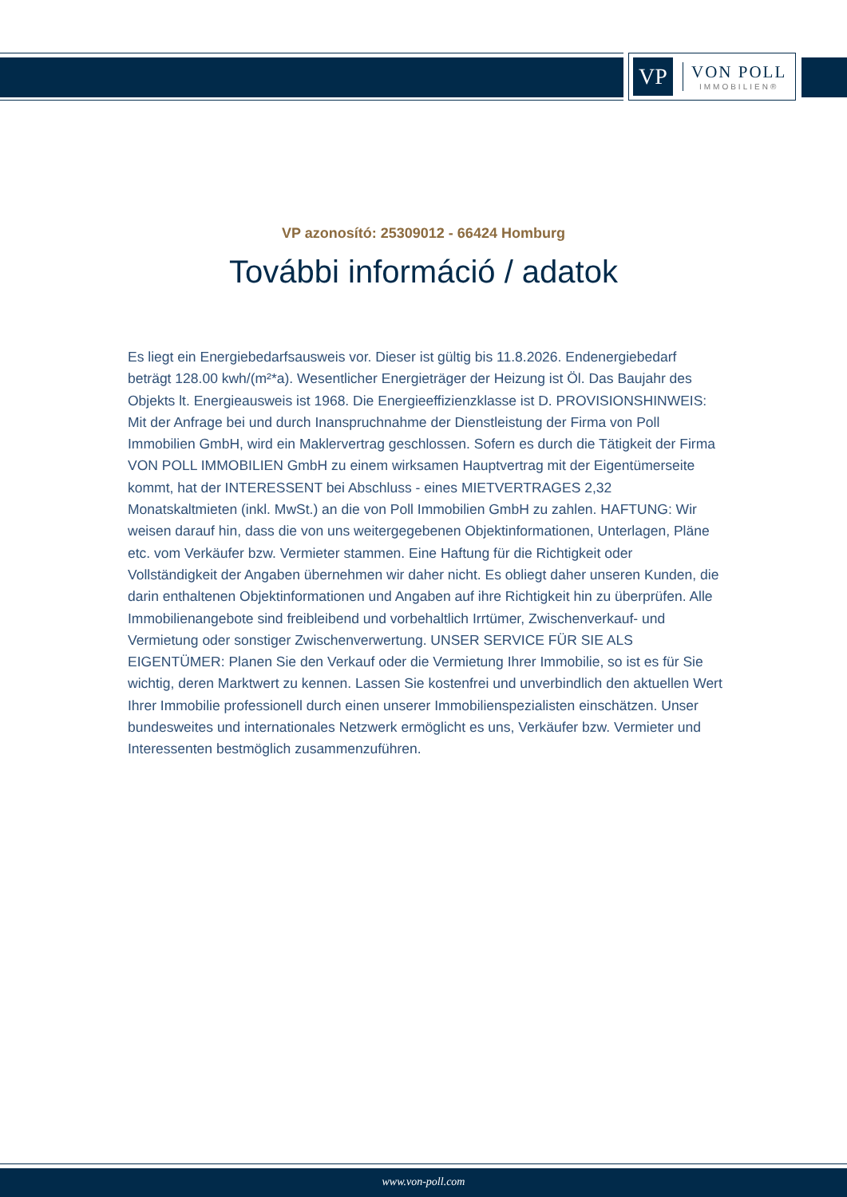VP
VON POLL
IMMOBILIEN®
VP azonosító: 25309012 - 66424 Homburg
További információ / adatok
Es liegt ein Energiebedarfsausweis vor. Dieser ist gültig bis 11.8.2026. Endenergiebedarf beträgt 128.00 kwh/(m²*a). Wesentlicher Energieträger der Heizung ist Öl. Das Baujahr des Objekts lt. Energieausweis ist 1968. Die Energieeffizienzklasse ist D. PROVISIONSHINWEIS: Mit der Anfrage bei und durch Inanspruchnahme der Dienstleistung der Firma von Poll Immobilien GmbH, wird ein Maklervertrag geschlossen. Sofern es durch die Tätigkeit der Firma VON POLL IMMOBILIEN GmbH zu einem wirksamen Hauptvertrag mit der Eigentümerseite kommt, hat der INTERESSENT bei Abschluss - eines MIETVERTRAGES 2,32 Monatskaltmieten (inkl. MwSt.) an die von Poll Immobilien GmbH zu zahlen. HAFTUNG: Wir weisen darauf hin, dass die von uns weitergegebenen Objektinformationen, Unterlagen, Pläne etc. vom Verkäufer bzw. Vermieter stammen. Eine Haftung für die Richtigkeit oder Vollständigkeit der Angaben übernehmen wir daher nicht. Es obliegt daher unseren Kunden, die darin enthaltenen Objektinformationen und Angaben auf ihre Richtigkeit hin zu überprüfen. Alle Immobilienangebote sind freibleibend und vorbehaltlich Irrtümer, Zwischenverkauf- und Vermietung oder sonstiger Zwischenverwertung. UNSER SERVICE FÜR SIE ALS EIGENTÜMER: Planen Sie den Verkauf oder die Vermietung Ihrer Immobilie, so ist es für Sie wichtig, deren Marktwert zu kennen. Lassen Sie kostenfrei und unverbindlich den aktuellen Wert Ihrer Immobilie professionell durch einen unserer Immobilienspezialisten einschätzen. Unser bundesweites und internationales Netzwerk ermöglicht es uns, Verkäufer bzw. Vermieter und Interessenten bestmöglich zusammenzuführen.
www.von-poll.com